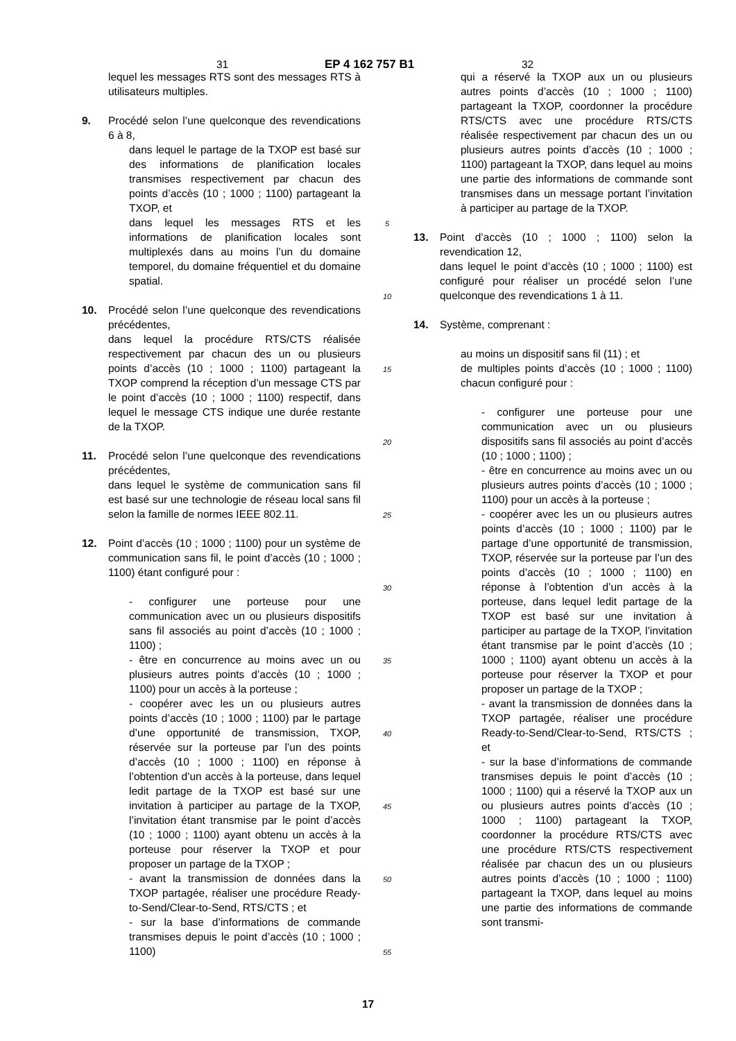31 EP 4 162 757 B1 32
lequel les messages RTS sont des messages RTS à utilisateurs multiples.
9. Procédé selon l’une quelconque des revendications 6 à 8,
dans lequel le partage de la TXOP est basé sur des informations de planification locales transmises respectivement par chacun des points d’accès (10 ; 1000 ; 1100) partageant la TXOP, et
dans lequel les messages RTS et les informations de planification locales sont multiplexés dans au moins l’un du domaine temporel, du domaine fréquentiel et du domaine spatial.
10. Procédé selon l’une quelconque des revendications précédentes,
dans lequel la procédure RTS/CTS réalisée respectivement par chacun des un ou plusieurs points d’accès (10 ; 1000 ; 1100) partageant la TXOP comprend la réception d’un message CTS par le point d’accès (10 ; 1000 ; 1100) respectif, dans lequel le message CTS indique une durée restante de la TXOP.
11. Procédé selon l’une quelconque des revendications précédentes,
dans lequel le système de communication sans fil est basé sur une technologie de réseau local sans fil selon la famille de normes IEEE 802.11.
12. Point d’accès (10 ; 1000 ; 1100) pour un système de communication sans fil, le point d’accès (10 ; 1000 ; 1100) étant configuré pour :
- configurer une porteuse pour une communication avec un ou plusieurs dispositifs sans fil associés au point d’accès (10 ; 1000 ; 1100) ;
- être en concurrence au moins avec un ou plusieurs autres points d’accès (10 ; 1000 ; 1100) pour un accès à la porteuse ;
- coopérer avec les un ou plusieurs autres points d’accès (10 ; 1000 ; 1100) par le partage d’une opportunité de transmission, TXOP, réservée sur la porteuse par l’un des points d’accès (10 ; 1000 ; 1100) en réponse à l’obtention d’un accès à la porteuse, dans lequel ledit partage de la TXOP est basé sur une invitation à participer au partage de la TXOP, l’invitation étant transmise par le point d’accès (10 ; 1000 ; 1100) ayant obtenu un accès à la porteuse pour réserver la TXOP et pour proposer un partage de la TXOP ;
- avant la transmission de données dans la TXOP partagée, réaliser une procédure Ready-to-Send/Clear-to-Send, RTS/CTS ; et
- sur la base d’informations de commande transmises depuis le point d’accès (10 ; 1000 ; 1100)
5
10
15
20
25
30
35
40
45
50
55
qui a réservé la TXOP aux un ou plusieurs autres points d’accès (10 ; 1000 ; 1100) partageant la TXOP, coordonner la procédure RTS/CTS avec une procédure RTS/CTS réalisée respectivement par chacun des un ou plusieurs autres points d’accès (10 ; 1000 ; 1100) partageant la TXOP, dans lequel au moins une partie des informations de commande sont transmises dans un message portant l’invitation à participer au partage de la TXOP.
13. Point d’accès (10 ; 1000 ; 1100) selon la revendication 12,
dans lequel le point d’accès (10 ; 1000 ; 1100) est configuré pour réaliser un procédé selon l’une quelconque des revendications 1 à 11.
14. Système, comprenant :
au moins un dispositif sans fil (11) ; et
de multiples points d’accès (10 ; 1000 ; 1100) chacun configuré pour :
- configurer une porteuse pour une communication avec un ou plusieurs dispositifs sans fil associés au point d’accès (10 ; 1000 ; 1100) ;
- être en concurrence au moins avec un ou plusieurs autres points d’accès (10 ; 1000 ; 1100) pour un accès à la porteuse ;
- coopérer avec les un ou plusieurs autres points d’accès (10 ; 1000 ; 1100) par le partage d’une opportunité de transmission, TXOP, réservée sur la porteuse par l’un des points d’accès (10 ; 1000 ; 1100) en réponse à l’obtention d’un accès à la porteuse, dans lequel ledit partage de la TXOP est basé sur une invitation à participer au partage de la TXOP, l’invitation étant transmise par le point d’accès (10 ; 1000 ; 1100) ayant obtenu un accès à la porteuse pour réserver la TXOP et pour proposer un partage de la TXOP ;
- avant la transmission de données dans la TXOP partagée, réaliser une procédure Ready-to-Send/Clear-to-Send, RTS/CTS ; et
- sur la base d’informations de commande transmises depuis le point d’accès (10 ; 1000 ; 1100) qui a réservé la TXOP aux un ou plusieurs autres points d’accès (10 ; 1000 ; 1100) partageant la TXOP, coordonner la procédure RTS/CTS avec une procédure RTS/CTS respectivement réalisée par chacun des un ou plusieurs autres points d’accès (10 ; 1000 ; 1100) partageant la TXOP, dans lequel au moins une partie des informations de commande sont transmi-
17